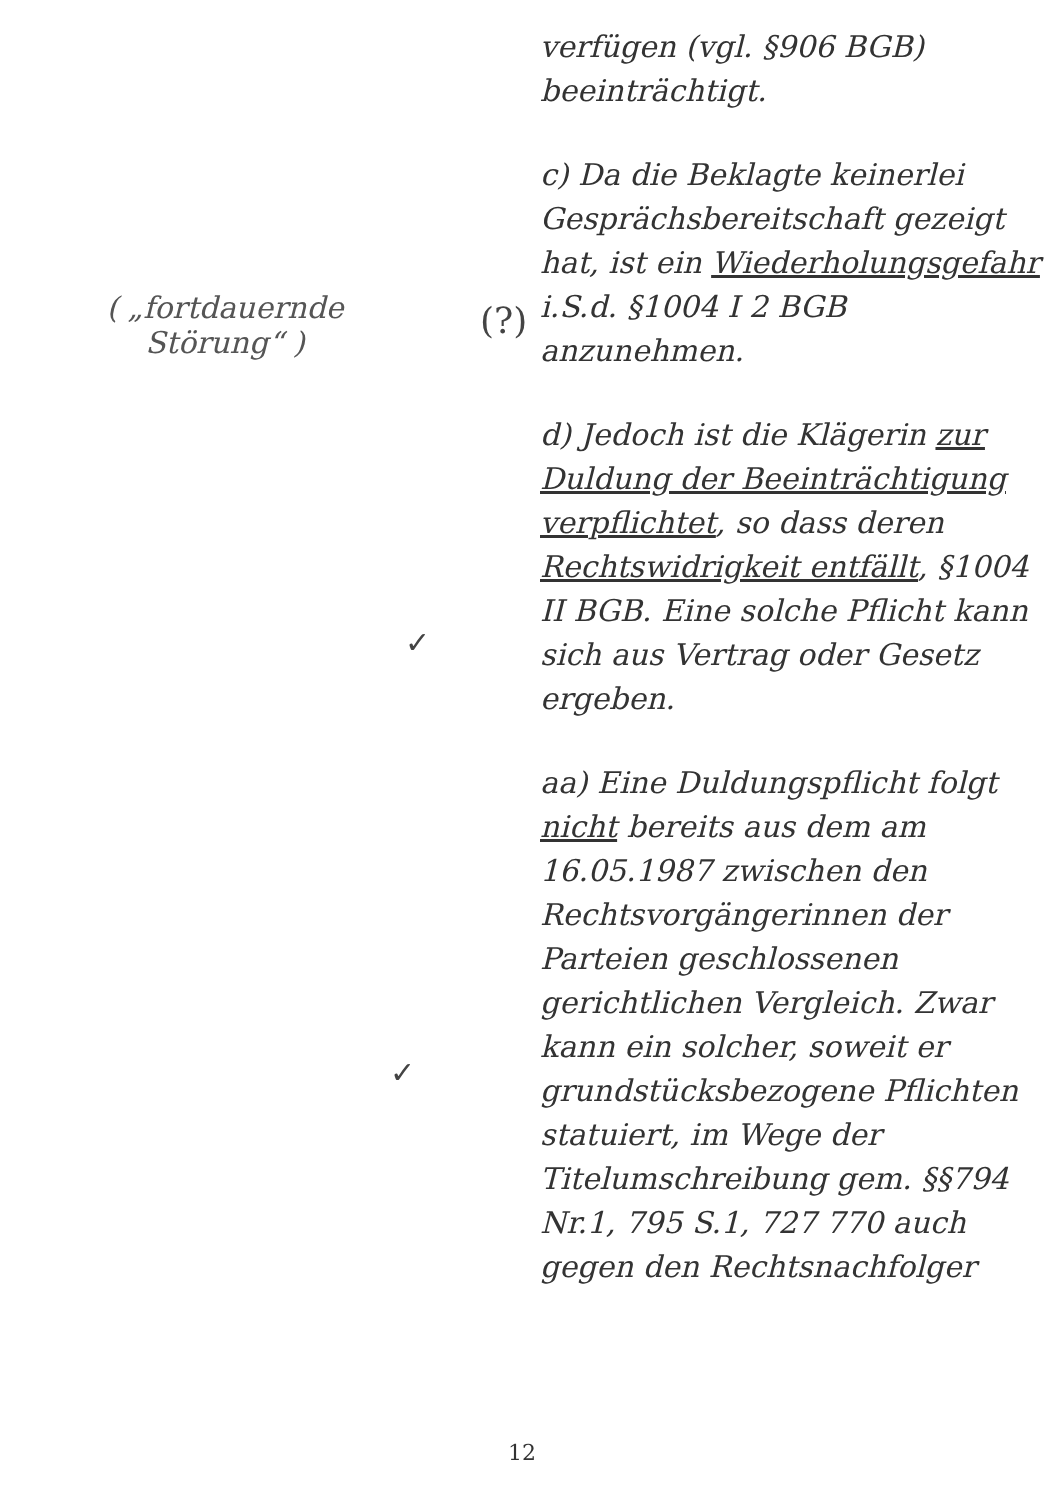( „fortdauernde Störung“ )
(?)
verfügen (vgl. §906 BGB) beeinträchtigt.
c) Da die Beklagte keinerlei Gesprächsbereitschaft gezeigt hat, ist ein Wiederholungsgefahr i.S.d. §1004 I 2 BGB anzunehmen.
d) Jedoch ist die Klägerin zur Duldung der Beeinträchtigung verpflichtet, so dass deren Rechtswidrigkeit entfällt, §1004 II BGB. Eine solche Pflicht kann sich aus Vertrag oder Gesetz ergeben.
aa) Eine Duldungspflicht folgt nicht bereits aus dem am 16.05.1987 zwischen den Rechtsvorgängerinnen der Parteien geschlossenen gerichtlichen Vergleich. Zwar kann ein solcher, soweit er grundstücksbezogene Pflichten statuiert, im Wege der Titelumschreibung gem. §§794 Nr.1, 795 S.1, 727 770 auch gegen den Rechtsnachfolger
✓
✓
12